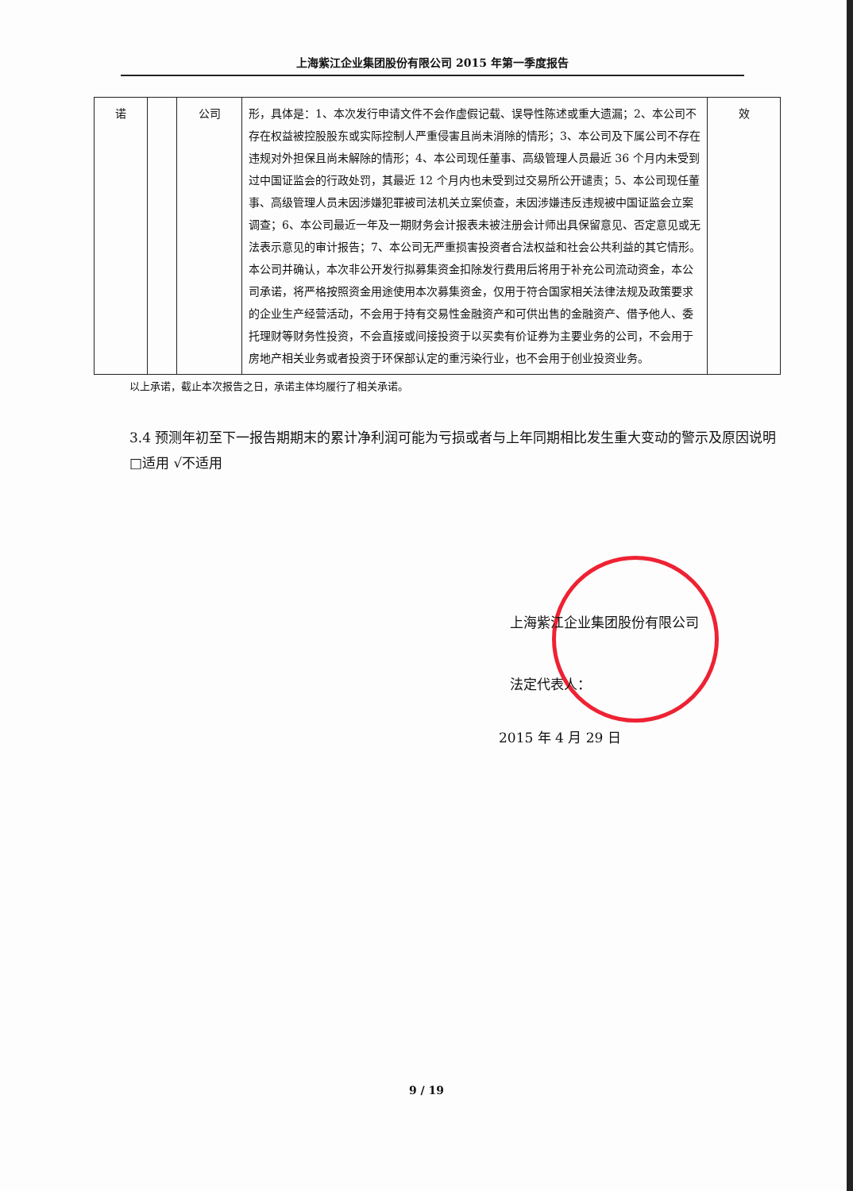上海紫江企业集团股份有限公司 2015 年第一季度报告
| 诺 | | 公司 | 形，具体是：1、本次发行申请文件不会作虚假记载、误导性陈述或重大遗漏；2、本公司不存在权益被控股股东或实际控制人严重侵害且尚未消除的情形；3、本公司及下属公司不存在违规对外担保且尚未解除的情形；4、本公司现任董事、高级管理人员最近 36 个月内未受到过中国证监会的行政处罚，其最近 12 个月内也未受到过交易所公开谴责；5、本公司现任董事、高级管理人员未因涉嫌犯罪被司法机关立案侦查，未因涉嫌违反违规被中国证监会立案调查；6、本公司最近一年及一期财务会计报表未被注册会计师出具保留意见、否定意见或无法表示意见的审计报告；7、本公司无严重损害投资者合法权益和社会公共利益的其它情形。本公司并确认，本次非公开发行拟募集资金扣除发行费用后将用于补充公司流动资金，本公司承诺，将严格按照资金用途使用本次募集资金，仅用于符合国家相关法律法规及政策要求的企业生产经营活动，不会用于持有交易性金融资产和可供出售的金融资产、借予他人、委托理财等财务性投资，不会直接或间接投资于以买卖有价证券为主要业务的公司，不会用于房地产相关业务或者投资于环保部认定的重污染行业，也不会用于创业投资业务。 | 效 |
以上承诺，截止本次报告之日，承诺主体均履行了相关承诺。
3.4 预测年初至下一报告期期末的累计净利润可能为亏损或者与上年同期相比发生重大变动的警示及原因说明
□适用 √不适用
上海紫江企业集团股份有限公司
法定代表人：
2015 年 4 月 29 日
9 / 19